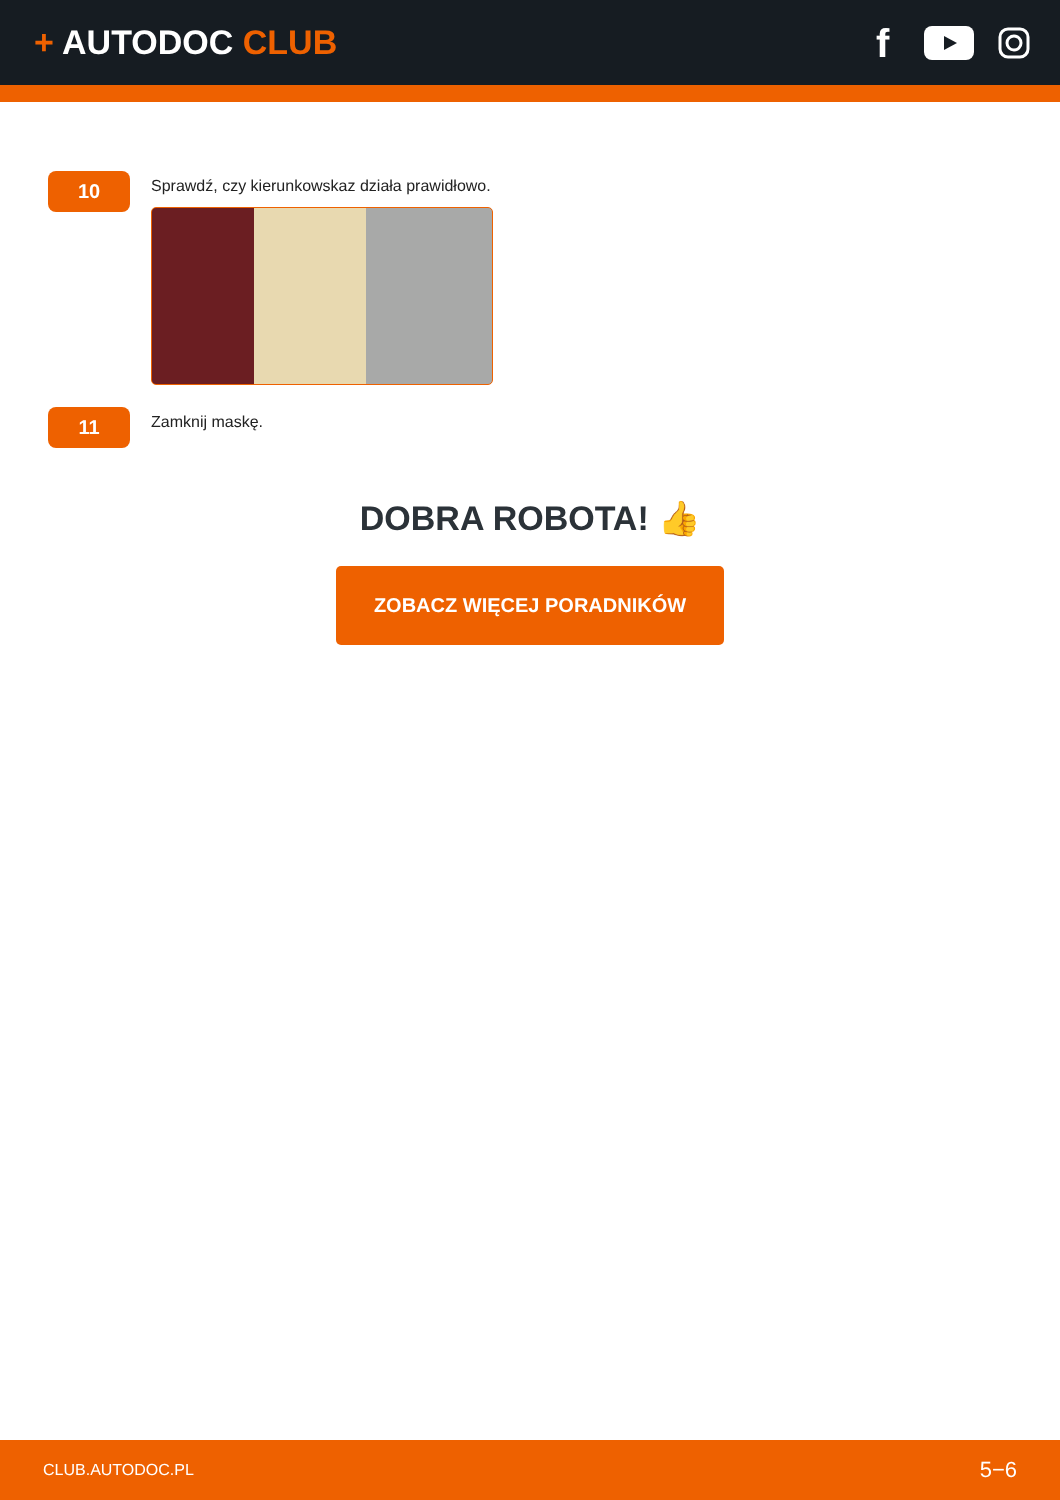+ AUTODOC CLUB
f
10
Sprawdź, czy kierunkowskaz działa prawidłowo.
11
Zamknij maskę.
DOBRA ROBOTA! 👍
ZOBACZ WIĘCEJ PORADNIKÓW
CLUB.AUTODOC.PL 5−6